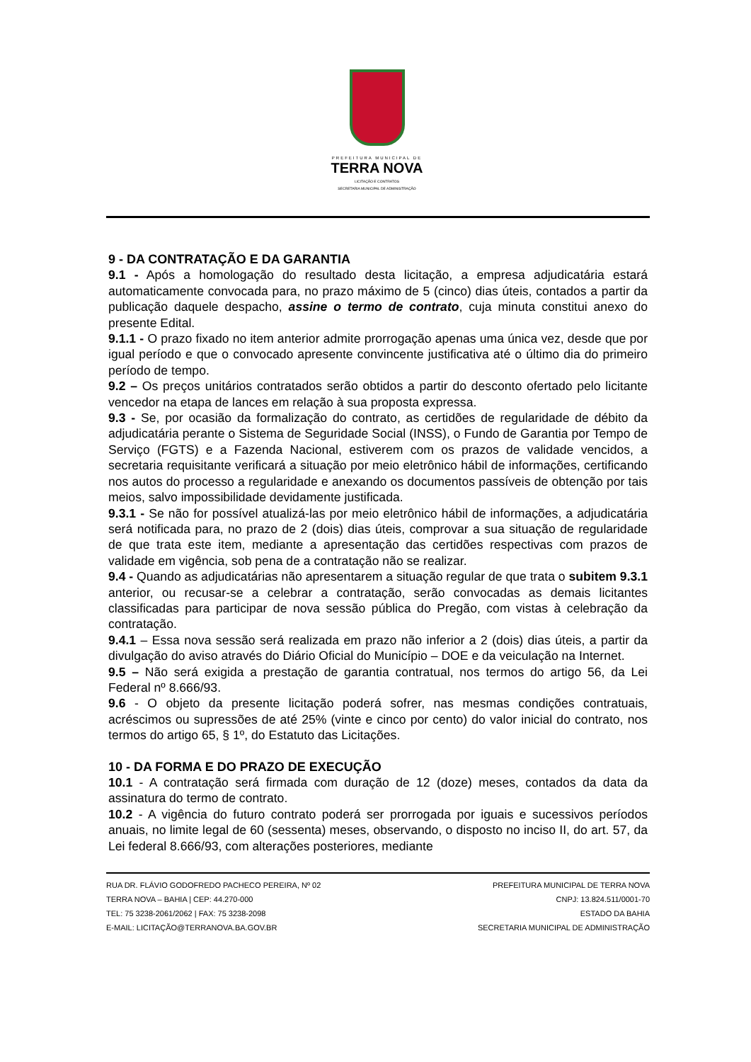PREFEITURA MUNICIPAL DE
TERRA NOVA
LICITAÇÃO E CONTRATOS
SECRETARIA MUNICIPAL DE ADMINISTRAÇÃO
9 - DA CONTRATAÇÃO E DA GARANTIA
9.1 - Após a homologação do resultado desta licitação, a empresa adjudicatária estará automaticamente convocada para, no prazo máximo de 5 (cinco) dias úteis, contados a partir da publicação daquele despacho, assine o termo de contrato, cuja minuta constitui anexo do presente Edital.
9.1.1 - O prazo fixado no item anterior admite prorrogação apenas uma única vez, desde que por igual período e que o convocado apresente convincente justificativa até o último dia do primeiro período de tempo.
9.2 – Os preços unitários contratados serão obtidos a partir do desconto ofertado pelo licitante vencedor na etapa de lances em relação à sua proposta expressa.
9.3 - Se, por ocasião da formalização do contrato, as certidões de regularidade de débito da adjudicatária perante o Sistema de Seguridade Social (INSS), o Fundo de Garantia por Tempo de Serviço (FGTS) e a Fazenda Nacional, estiverem com os prazos de validade vencidos, a secretaria requisitante verificará a situação por meio eletrônico hábil de informações, certificando nos autos do processo a regularidade e anexando os documentos passíveis de obtenção por tais meios, salvo impossibilidade devidamente justificada.
9.3.1 - Se não for possível atualizá-las por meio eletrônico hábil de informações, a adjudicatária será notificada para, no prazo de 2 (dois) dias úteis, comprovar a sua situação de regularidade de que trata este item, mediante a apresentação das certidões respectivas com prazos de validade em vigência, sob pena de a contratação não se realizar.
9.4 - Quando as adjudicatárias não apresentarem a situação regular de que trata o subitem 9.3.1 anterior, ou recusar-se a celebrar a contratação, serão convocadas as demais licitantes classificadas para participar de nova sessão pública do Pregão, com vistas à celebração da contratação.
9.4.1 – Essa nova sessão será realizada em prazo não inferior a 2 (dois) dias úteis, a partir da divulgação do aviso através do Diário Oficial do Município – DOE e da veiculação na Internet.
9.5 – Não será exigida a prestação de garantia contratual, nos termos do artigo 56, da Lei Federal nº 8.666/93.
9.6 - O objeto da presente licitação poderá sofrer, nas mesmas condições contratuais, acréscimos ou supressões de até 25% (vinte e cinco por cento) do valor inicial do contrato, nos termos do artigo 65, § 1º, do Estatuto das Licitações.
10 - DA FORMA E DO PRAZO DE EXECUÇÃO
10.1 - A contratação será firmada com duração de 12 (doze) meses, contados da data da assinatura do termo de contrato.
10.2 - A vigência do futuro contrato poderá ser prorrogada por iguais e sucessivos períodos anuais, no limite legal de 60 (sessenta) meses, observando, o disposto no inciso II, do art. 57, da Lei federal 8.666/93, com alterações posteriores, mediante
RUA DR. FLÁVIO GODOFREDO PACHECO PEREIRA, Nº 02
TERRA NOVA – BAHIA | CEP: 44.270-000
TEL: 75 3238-2061/2062 | FAX: 75 3238-2098
E-MAIL: LICITAÇÃO@TERRANOVA.BA.GOV.BR
PREFEITURA MUNICIPAL DE TERRA NOVA
CNPJ: 13.824.511/0001-70
ESTADO DA BAHIA
SECRETARIA MUNICIPAL DE ADMINISTRAÇÃO